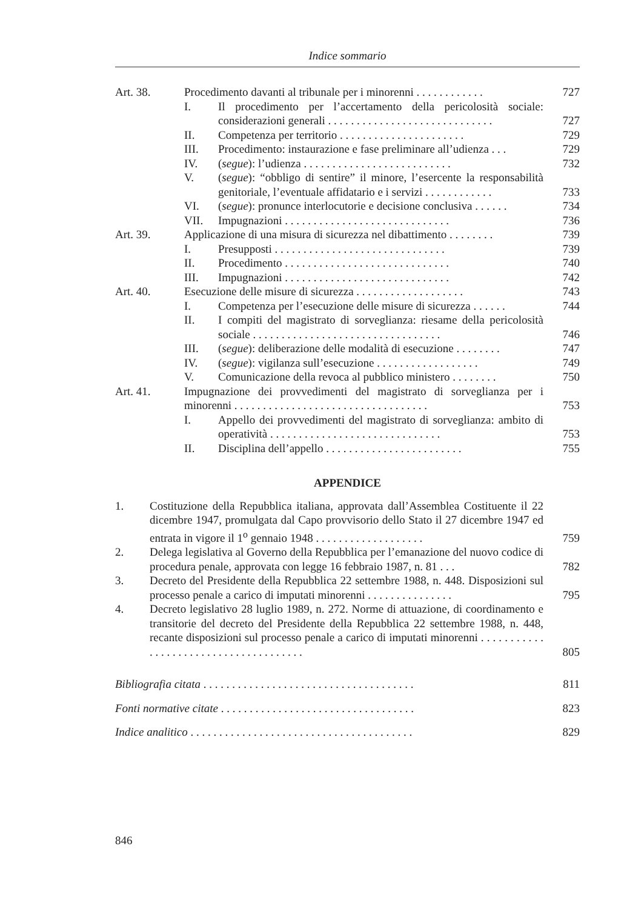Indice sommario
Art. 38. Procedimento davanti al tribunale per i minorenni . . . . . . . . . . . .
727
I. Il procedimento per l’accertamento della pericolosità sociale: considerazioni generali . . . . . . . . . . . . . . . . . . . . . . . . . . . . .
727
II. Competenza per territorio . . . . . . . . . . . . . . . . . . . . . .
729
III. Procedimento: instaurazione e fase preliminare all’udienza . . .
729
IV. (segue): l’udienza . . . . . . . . . . . . . . . . . . . . . . . . . .
732
V. (segue): “obbligo di sentire” il minore, l’esercente la responsabilità genitoriale, l’eventuale affidatario e i servizi . . . . . . . . . . . .
733
VI. (segue): pronunce interlocutorie e decisione conclusiva . . . . . .
734
VII. Impugnazioni . . . . . . . . . . . . . . . . . . . . . . . . . . . . .
736
Art. 39. Applicazione di una misura di sicurezza nel dibattimento . . . . . . . .
739
I. Presupposti . . . . . . . . . . . . . . . . . . . . . . . . . . . . . .
739
II. Procedimento . . . . . . . . . . . . . . . . . . . . . . . . . . . . .
740
III. Impugnazioni . . . . . . . . . . . . . . . . . . . . . . . . . . . . .
742
Art. 40. Esecuzione delle misure di sicurezza . . . . . . . . . . . . . . . . . . .
743
I. Competenza per l’esecuzione delle misure di sicurezza . . . . . .
744
II. I compiti del magistrato di sorveglianza: riesame della pericolosità sociale . . . . . . . . . . . . . . . . . . . . . . . . . . . . . . . . .
746
III. (segue): deliberazione delle modalità di esecuzione . . . . . . . .
747
IV. (segue): vigilanza sull’esecuzione . . . . . . . . . . . . . . . . . .
749
V. Comunicazione della revoca al pubblico ministero . . . . . . . .
750
Art. 41. Impugnazione dei provvedimenti del magistrato di sorveglianza per i minorenni . . . . . . . . . . . . . . . . . . . . . . . . . . . . . . . . . .
753
I. Appello dei provvedimenti del magistrato di sorveglianza: ambito di operatività . . . . . . . . . . . . . . . . . . . . . . . . . . . . . .
753
II. Disciplina dell’appello . . . . . . . . . . . . . . . . . . . . . . . .
755
APPENDICE
1. Costituzione della Repubblica italiana, approvata dall’Assemblea Costituente il 22 dicembre 1947, promulgata dal Capo provvisorio dello Stato il 27 dicembre 1947 ed entrata in vigore il 1<sup>o</sup> gennaio 1948 . . . . . . . . . . . . . . . . . . .
759
2. Delega legislativa al Governo della Repubblica per l’emanazione del nuovo codice di procedura penale, approvata con legge 16 febbraio 1987, n. 81 . . .
782
3. Decreto del Presidente della Repubblica 22 settembre 1988, n. 448. Disposizioni sul processo penale a carico di imputati minorenni . . . . . . . . . . . . . . .
795
4. Decreto legislativo 28 luglio 1989, n. 272. Norme di attuazione, di coordinamento e transitorie del decreto del Presidente della Repubblica 22 settembre 1988, n. 448, recante disposizioni sul processo penale a carico di imputati minorenni . . . . . . . . . . . . . . . . . . . . . . . . . . . . . . . . . . . . . .
805
Bibliografia citata . . . . . . . . . . . . . . . . . . . . . . . . . . . . . . . . . . . . .
811
Fonti normative citate . . . . . . . . . . . . . . . . . . . . . . . . . . . . . . . . . .
823
Indice analitico . . . . . . . . . . . . . . . . . . . . . . . . . . . . . . . . . . . . . . .
829
846